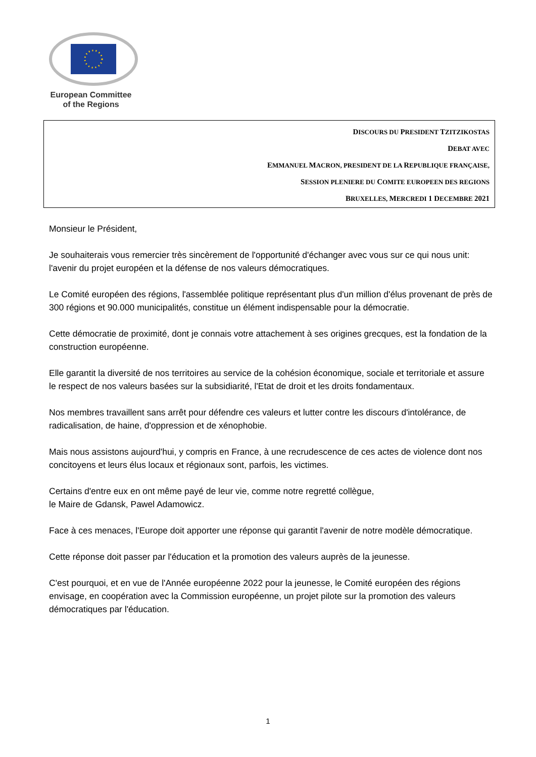European Committee
of the Regions
DISCOURS DU PRESIDENT TZITZIKOSTAS
DEBAT AVEC
EMMANUEL MACRON, PRESIDENT DE LA REPUBLIQUE FRANÇAISE,
SESSION PLENIERE DU COMITE EUROPEEN DES REGIONS
BRUXELLES, MERCREDI 1 DECEMBRE 2021
Monsieur le Président,
Je souhaiterais vous remercier très sincèrement de l'opportunité d'échanger avec vous sur ce qui nous unit: l'avenir du projet européen et la défense de nos valeurs démocratiques.
Le Comité européen des régions, l'assemblée politique représentant plus d'un million d'élus provenant de près de 300 régions et 90.000 municipalités, constitue un élément indispensable pour la démocratie.
Cette démocratie de proximité, dont je connais votre attachement à ses origines grecques, est la fondation de la construction européenne.
Elle garantit la diversité de nos territoires au service de la cohésion économique, sociale et territoriale et assure le respect de nos valeurs basées sur la subsidiarité, l'Etat de droit et les droits fondamentaux.
Nos membres travaillent sans arrêt pour défendre ces valeurs et lutter contre les discours d'intolérance, de radicalisation, de haine, d'oppression et de xénophobie.
Mais nous assistons aujourd'hui, y compris en France, à une recrudescence de ces actes de violence dont nos concitoyens et leurs élus locaux et régionaux sont, parfois, les victimes.
Certains d'entre eux en ont même payé de leur vie, comme notre regretté collègue,
le Maire de Gdansk, Pawel Adamowicz.
Face à ces menaces, l'Europe doit apporter une réponse qui garantit l'avenir de notre modèle démocratique.
Cette réponse doit passer par l'éducation et la promotion des valeurs auprès de la jeunesse.
C'est pourquoi, et en vue de l'Année européenne 2022 pour la jeunesse, le Comité européen des régions envisage, en coopération avec la Commission européenne, un projet pilote sur la promotion des valeurs démocratiques par l'éducation.
1